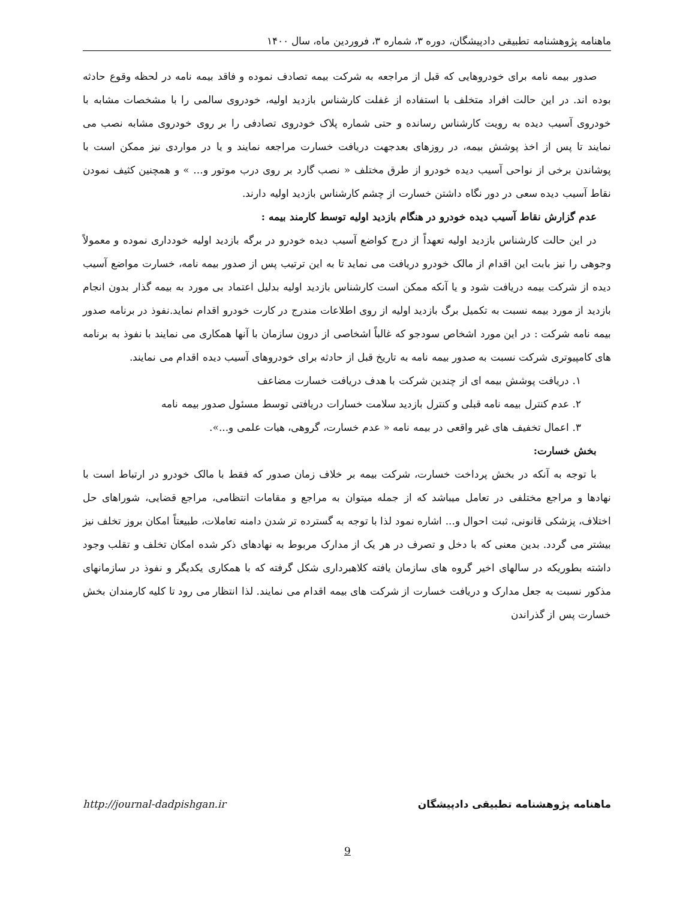ماهنامه پژوهشنامه تطبیقی دادپیشگان، دوره ۳، شماره ۳، فروردین ماه، سال ۱۴۰۰
صدور بیمه نامه برای خودروهایی که قبل از مراجعه به شرکت بیمه تصادف نموده و فاقد بیمه نامه در لحظه وقوع حادثه بوده اند. در این حالت افراد متخلف با استفاده از غفلت کارشناس بازدید اولیه، خودروی سالمی را با مشخصات مشابه با خودروی آسیب دیده به رویت کارشناس رسانده و حتی شماره پلاک خودروی تصادفی را بر روی خودروی مشابه نصب می نمایند تا پس از اخذ پوشش بیمه، در روزهای بعدجهت دریافت خسارت مراجعه نمایند و یا در مواردی نیز ممکن است با پوشاندن برخی از نواحی آسیب دیده خودرو از طرق مختلف « نصب گارد بر روی درب موتور و... » و همچنین کثیف نمودن نقاط آسیب دیده سعی در دور نگاه داشتن خسارت از چشم کارشناس بازدید اولیه دارند.
عدم گزارش نقاط آسیب دیده خودرو در هنگام بازدید اولیه توسط کارمند بیمه :
در این حالت کارشناس بازدید اولیه تعهداً از درج کواضع آسیب دیده خودرو در برگه بازدید اولیه خودداری نموده و معمولاً وجوهی را نیز بابت این اقدام از مالک خودرو دریافت می نماید تا به این ترتیب پس از صدور بیمه نامه، خسارت مواضع آسیب دیده از شرکت بیمه دریافت شود و یا آنکه ممکن است کارشناس بازدید اولیه بدلیل اعتماد بی مورد به بیمه گذار بدون انجام بازدید از مورد بیمه نسبت به تکمیل برگ بازدید اولیه از روی اطلاعات مندرج در کارت خودرو اقدام نماید.نفوذ در برنامه صدور بیمه نامه شرکت : در این مورد اشخاص سودجو که غالباً اشخاصی از درون سازمان با آنها همکاری می نمایند با نفوذ به برنامه های کامپیوتری شرکت نسبت به صدور بیمه نامه به تاریخ قبل از حادثه برای خودروهای آسیب دیده اقدام می نمایند.
۱. دریافت پوشش بیمه ای از چندین شرکت با هدف دریافت خسارت مضاعف
۲. عدم کنترل بیمه نامه قبلی و کنترل بازدید سلامت خسارات دریافتی توسط مسئول صدور بیمه نامه
۳. اعمال تخفیف های غیر واقعی در بیمه نامه « عدم خسارت، گروهی، هیات علمی و...».
بخش خسارت:
با توجه به آنکه در بخش پرداخت خسارت، شرکت بیمه بر خلاف زمان صدور که فقط با مالک خودرو در ارتباط است با نهادها و مراجع مختلفی در تعامل میباشد که از جمله میتوان به مراجع و مقامات انتظامی، مراجع قضایی، شوراهای حل اختلاف، پزشکی قانونی، ثبت احوال و... اشاره نمود لذا با توجه به گسترده تر شدن دامنه تعاملات، طبیعتاً امکان بروز تخلف نیز بیشتر می گردد. بدین معنی که با دخل و تصرف در هر یک از مدارک مربوط به نهادهای ذکر شده امکان تخلف و تقلب وجود داشته بطوریکه در سالهای اخیر گروه های سازمان یافته کلاهبرداری شکل گرفته که با همکاری یکدیگر و نفوذ در سازمانهای مذکور نسبت به جعل مدارک و دریافت خسارت از شرکت های بیمه اقدام می نمایند. لذا انتظار می رود تا کلیه کارمندان بخش خسارت پس از گذراندن
ماهنامه پژوهشنامه تطبیقی دادپیشگان http://journal-dadpishgan.ir
9